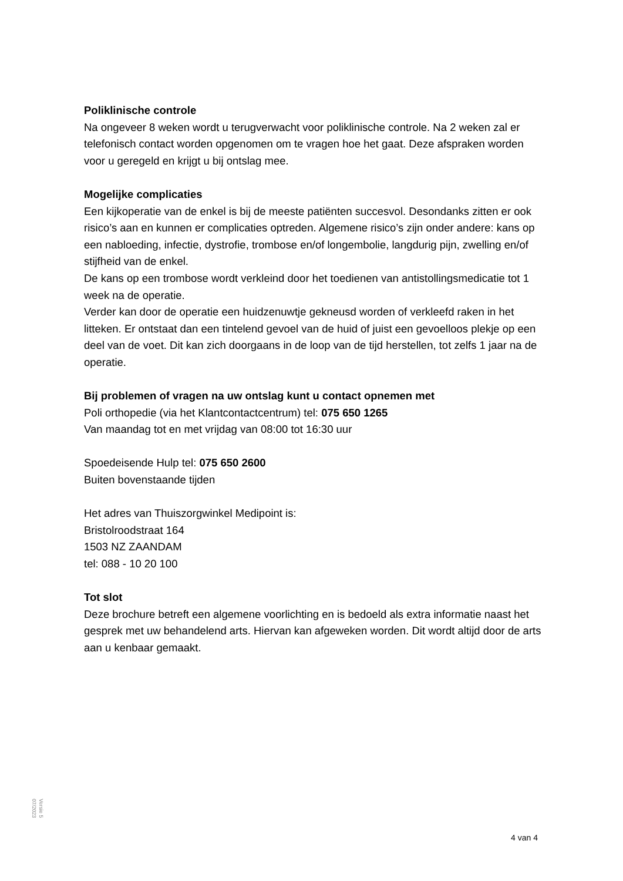Poliklinische controle
Na ongeveer 8 weken wordt u terugverwacht voor poliklinische controle. Na 2 weken zal er telefonisch contact worden opgenomen om te vragen hoe het gaat. Deze afspraken worden voor u geregeld en krijgt u bij ontslag mee.
Mogelijke complicaties
Een kijkoperatie van de enkel is bij de meeste patiënten succesvol. Desondanks zitten er ook risico’s aan en kunnen er complicaties optreden. Algemene risico’s zijn onder andere: kans op een nabloeding, infectie, dystrofie, trombose en/of longembolie, langdurig pijn, zwelling en/of stijfheid van de enkel.
De kans op een trombose wordt verkleind door het toedienen van antistollingsmedicatie tot 1 week na de operatie.
Verder kan door de operatie een huidzenuwtje gekneusd worden of verkleefd raken in het litteken. Er ontstaat dan een tintelend gevoel van de huid of juist een gevoelloos plekje op een deel van de voet. Dit kan zich doorgaans in de loop van de tijd herstellen, tot zelfs 1 jaar na de operatie.
Bij problemen of vragen na uw ontslag kunt u contact opnemen met
Poli orthopedie (via het Klantcontactcentrum) tel: 075 650 1265
Van maandag tot en met vrijdag van 08:00 tot 16:30 uur
Spoedeisende Hulp tel: 075 650 2600
Buiten bovenstaande tijden
Het adres van Thuiszorgwinkel Medipoint is:
Bristolroodstraat 164
1503 NZ ZAANDAM
tel: 088 - 10 20 100
Tot slot
Deze brochure betreft een algemene voorlichting en is bedoeld als extra informatie naast het gesprek met uw behandelend arts. Hiervan kan afgeweken worden. Dit wordt altijd door de arts aan u kenbaar gemaakt.
Versie 5
07/2023
4 van 4